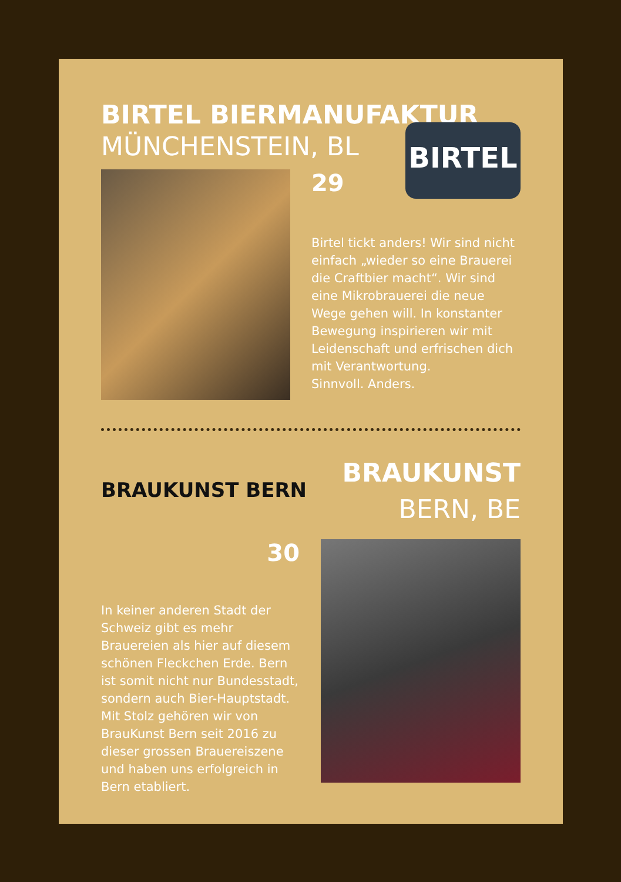BIRTEL BIERMANUFAKTUR
MÜNCHENSTEIN, BL
29
BIRTEL
Birtel tickt anders! Wir sind nicht einfach „wieder so eine Brauerei die Craftbier macht“. Wir sind eine Mikrobrauerei die neue Wege gehen will. In konstanter Bewegung inspirieren wir mit Leidenschaft und erfrischen dich mit Verantwortung.
Sinnvoll. Anders.
BRAUKUNST BERN
BRAUKUNST
BERN, BE
30
In keiner anderen Stadt der Schweiz gibt es mehr Brauereien als hier auf diesem schönen Fleckchen Erde. Bern ist somit nicht nur Bundesstadt, sondern auch Bier-Hauptstadt. Mit Stolz gehören wir von BrauKunst Bern seit 2016 zu dieser grossen Brauereiszene und haben uns erfolgreich in Bern etabliert.